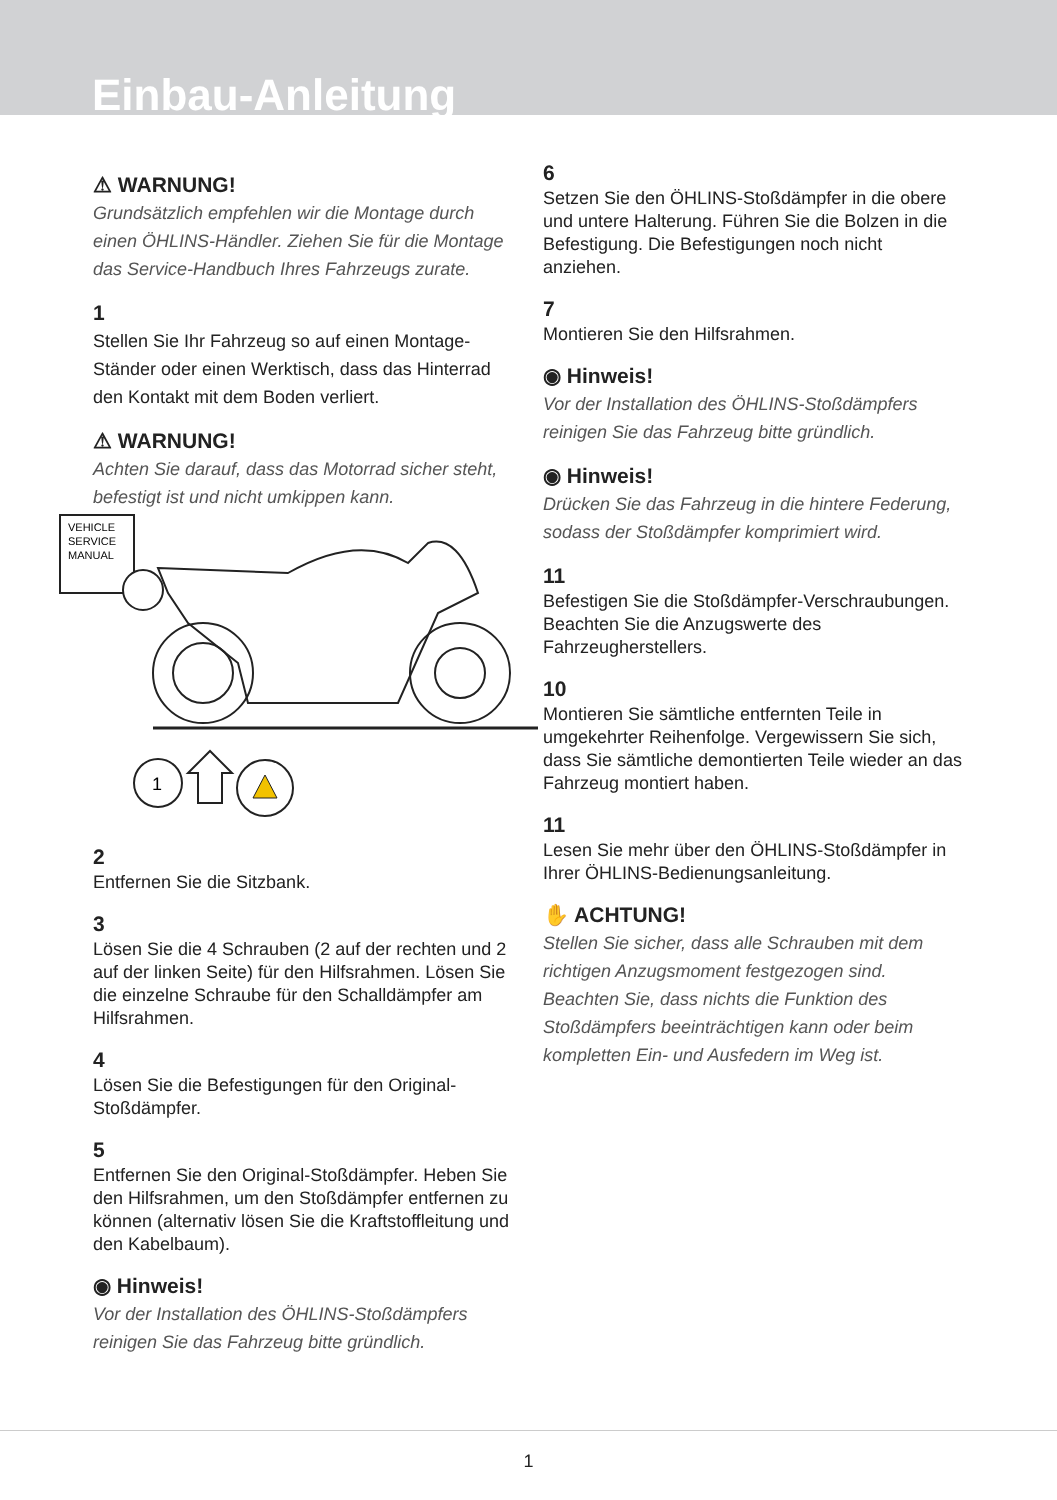Einbau-Anleitung
⚠ WARNUNG!
Grundsätzlich empfehlen wir die Montage durch einen ÖHLINS-Händler. Ziehen Sie für die Montage das Service-Handbuch Ihres Fahrzeugs zurate.
1
Stellen Sie Ihr Fahrzeug so auf einen Montage-Ständer oder einen Werktisch, dass das Hinterrad den Kontakt mit dem Boden verliert.
⚠ WARNUNG!
Achten Sie darauf, dass das Motorrad sicher steht, befestigt ist und nicht umkippen kann.
VEHICLE
SERVICE
MANUAL
1
2
Entfernen Sie die Sitzbank.
3
Lösen Sie die 4 Schrauben (2 auf der rechten und 2 auf der linken Seite) für den Hilfsrahmen. Lösen Sie die einzelne Schraube für den Schalldämpfer am Hilfsrahmen.
4
Lösen Sie die Befestigungen für den Original-Stoßdämpfer.
5
Entfernen Sie den Original-Stoßdämpfer. Heben Sie den Hilfsrahmen, um den Stoßdämpfer entfernen zu können (alternativ lösen Sie die Kraftstoffleitung und den Kabelbaum).
◉ Hinweis!
Vor der Installation des ÖHLINS-Stoßdämpfers reinigen Sie das Fahrzeug bitte gründlich.
6
Setzen Sie den ÖHLINS-Stoßdämpfer in die obere und untere Halterung. Führen Sie die Bolzen in die Befestigung. Die Befestigungen noch nicht anziehen.
7
Montieren Sie den Hilfsrahmen.
◉ Hinweis!
Vor der Installation des ÖHLINS-Stoßdämpfers reinigen Sie das Fahrzeug bitte gründlich.
◉ Hinweis!
Drücken Sie das Fahrzeug in die hintere Federung, sodass der Stoßdämpfer komprimiert wird.
11
Befestigen Sie die Stoßdämpfer-Verschraubungen. Beachten Sie die Anzugswerte des Fahrzeugherstellers.
10
Montieren Sie sämtliche entfernten Teile in umgekehrter Reihenfolge. Vergewissern Sie sich, dass Sie sämtliche demontierten Teile wieder an das Fahrzeug montiert haben.
11
Lesen Sie mehr über den ÖHLINS-Stoßdämpfer in Ihrer ÖHLINS-Bedienungsanleitung.
✋ ACHTUNG!
Stellen Sie sicher, dass alle Schrauben mit dem richtigen Anzugsmoment festgezogen sind. Beachten Sie, dass nichts die Funktion des Stoßdämpfers beeinträchtigen kann oder beim kompletten Ein- und Ausfedern im Weg ist.
1